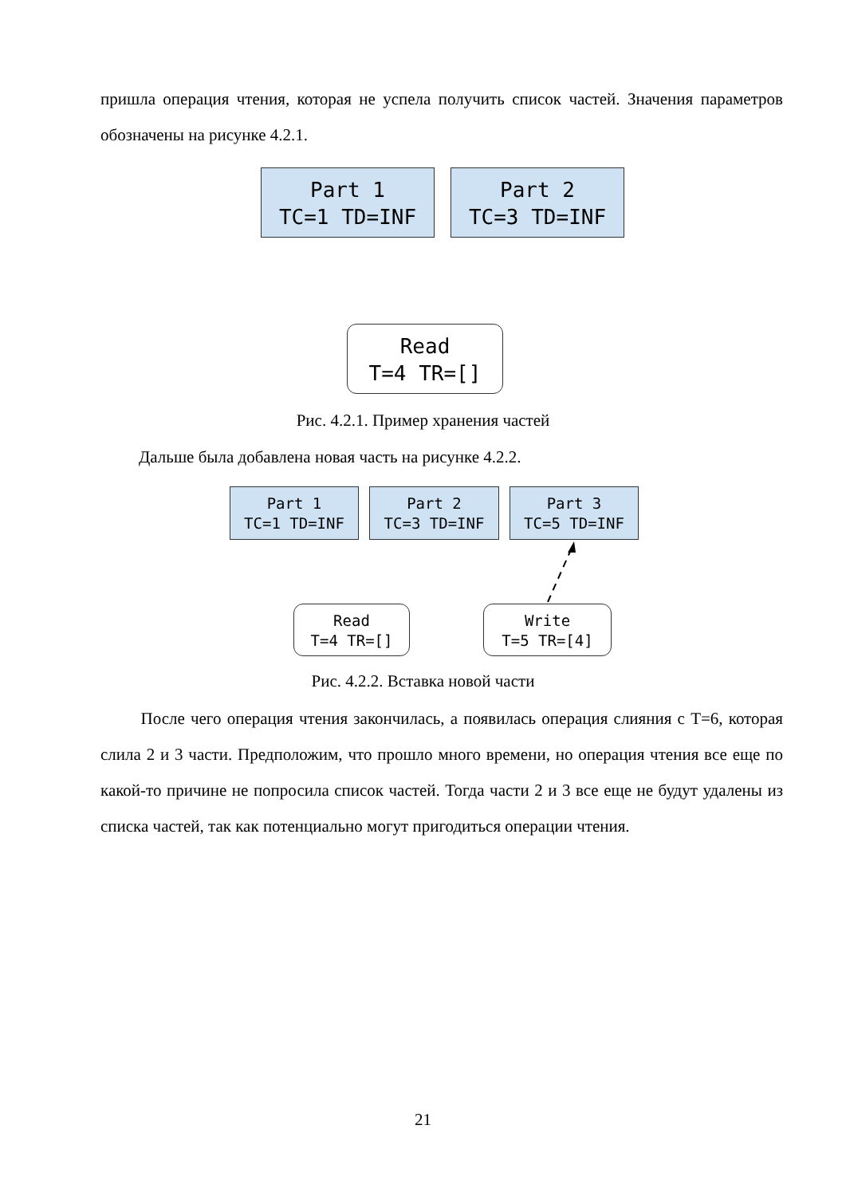пришла операция чтения, которая не успела получить список частей. Значения параметров обозначены на рисунке 4.2.1.
Part 1
TC=1 TD=INF
Part 2
TC=3 TD=INF
Read
T=4 TR=[]
Рис. 4.2.1. Пример хранения частей
Дальше была добавлена новая часть на рисунке 4.2.2.
Part 1
TC=1 TD=INF
Part 2
TC=3 TD=INF
Part 3
TC=5 TD=INF
Read
T=4 TR=[]
Write
T=5 TR=[4]
Рис. 4.2.2. Вставка новой части
После чего операция чтения закончилась, а появилась операция слияния с Т=6, которая слила 2 и 3 части. Предположим, что прошло много времени, но операция чтения все еще по какой-то причине не попросила список частей. Тогда части 2 и 3 все еще не будут удалены из списка частей, так как потенциально могут пригодиться операции чтения.
21